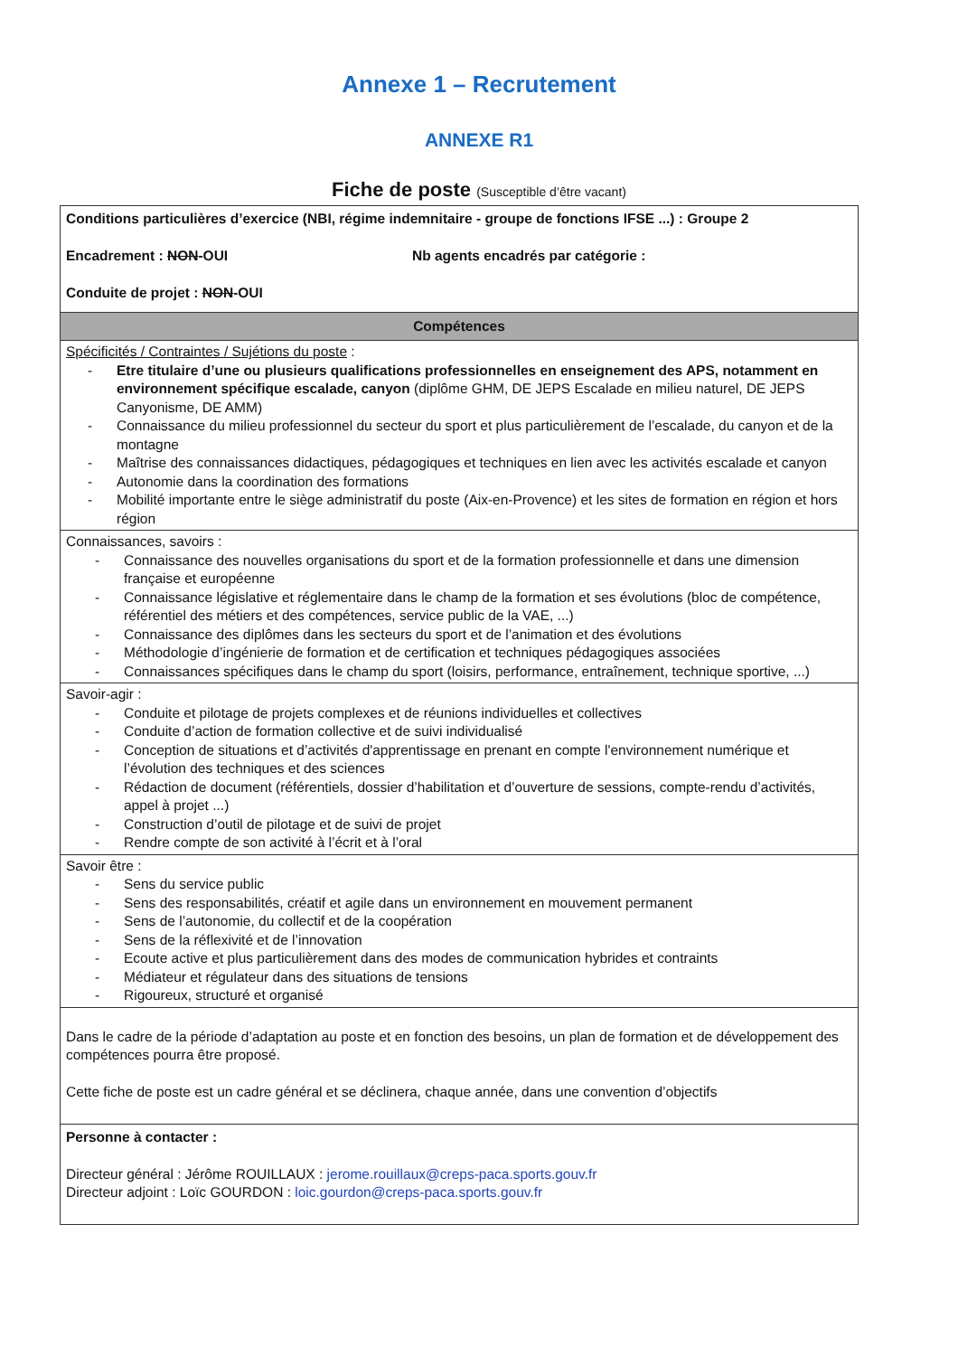Annexe 1 – Recrutement
ANNEXE R1
Fiche de poste (Susceptible d’être vacant)
| Conditions particulières d’exercice (NBI, régime indemnitaire - groupe de fonctions IFSE ...) : Groupe 2 Encadrement : NON -OUI Nb agents encadrés par catégorie : Conduite de projet : NON -OUI |
| Compétences |
| Spécificités / Contraintes / Sujétions du poste : - Etre titulaire d’une ou plusieurs qualifications professionnelles en enseignement des APS, notamment en environnement spécifique escalade, canyon (diplôme GHM, DE JEPS Escalade en milieu naturel, DE JEPS Canyonisme, DE AMM) - Connaissance du milieu professionnel du secteur du sport et plus particulièrement de l’escalade, du canyon et de la montagne - Maîtrise des connaissances didactiques, pédagogiques et techniques en lien avec les activités escalade et canyon - Autonomie dans la coordination des formations - Mobilité importante entre le siège administratif du poste (Aix-en-Provence) et les sites de formation en région et hors région |
| Connaissances, savoirs : - Connaissance des nouvelles organisations du sport et de la formation professionnelle et dans une dimension française et européenne - Connaissance législative et réglementaire dans le champ de la formation et ses évolutions (bloc de compétence, référentiel des métiers et des compétences, service public de la VAE, ...) - Connaissance des diplômes dans les secteurs du sport et de l’animation et des évolutions - Méthodologie d’ingénierie de formation et de certification et techniques pédagogiques associées - Connaissances spécifiques dans le champ du sport (loisirs, performance, entraînement, technique sportive, ...) |
| Savoir-agir : - Conduite et pilotage de projets complexes et de réunions individuelles et collectives - Conduite d’action de formation collective et de suivi individualisé - Conception de situations et d’activités d'apprentissage en prenant en compte l'environnement numérique et l’évolution des techniques et des sciences - Rédaction de document (référentiels, dossier d’habilitation et d’ouverture de sessions, compte-rendu d’activités, appel à projet ...) - Construction d’outil de pilotage et de suivi de projet - Rendre compte de son activité à l’écrit et à l’oral |
| Savoir être : - Sens du service public - Sens des responsabilités, créatif et agile dans un environnement en mouvement permanent - Sens de l’autonomie, du collectif et de la coopération - Sens de la réflexivité et de l’innovation - Ecoute active et plus particulièrement dans des modes de communication hybrides et contraints - Médiateur et régulateur dans des situations de tensions - Rigoureux, structuré et organisé |
| Dans le cadre de la période d’adaptation au poste et en fonction des besoins, un plan de formation et de développement des compétences pourra être proposé. Cette fiche de poste est un cadre général et se déclinera, chaque année, dans une convention d’objectifs |
| Personne à contacter : Directeur général : Jérôme ROUILLAUX : jerome.rouillaux@creps-paca.sports.gouv.fr Directeur adjoint : Loïc GOURDON : loic.gourdon@creps-paca.sports.gouv.fr |